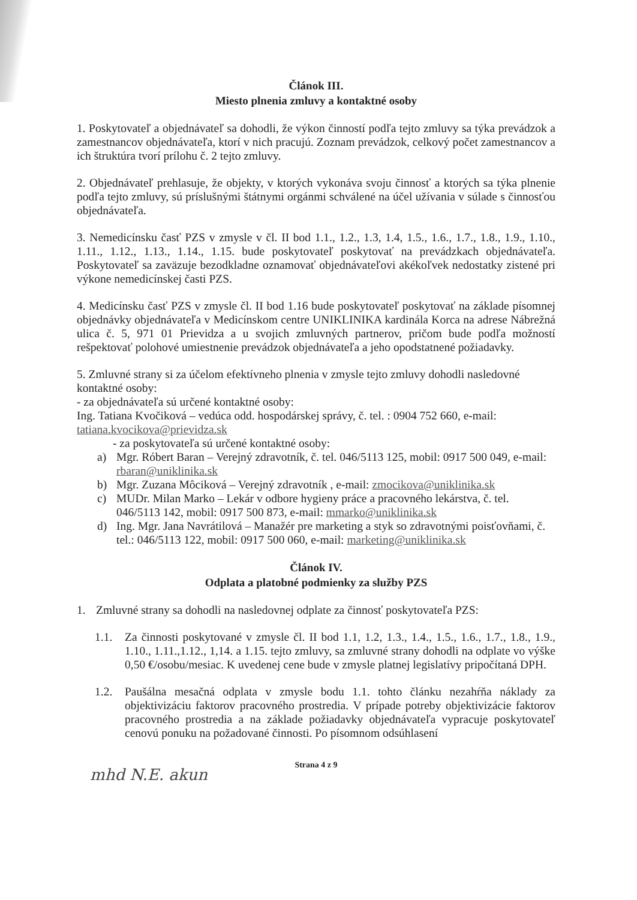Článok III.
Miesto plnenia zmluvy a kontaktné osoby
1. Poskytovateľ a objednávateľ sa dohodli, že výkon činností podľa tejto zmluvy sa týka prevádzok a zamestnancov objednávateľa, ktorí v nich pracujú. Zoznam prevádzok, celkový počet zamestnancov a ich štruktúra tvorí prílohu č. 2 tejto zmluvy.
2. Objednávateľ prehlasuje, že objekty, v ktorých vykonáva svoju činnosť a ktorých sa týka plnenie podľa tejto zmluvy, sú príslušnými štátnymi orgánmi schválené na účel užívania v súlade s činnosťou objednávateľa.
3. Nemedicínsku časť PZS v zmysle v čl. II bod 1.1., 1.2., 1.3, 1.4, 1.5., 1.6., 1.7., 1.8., 1.9., 1.10., 1.11., 1.12., 1.13., 1.14., 1.15. bude poskytovateľ poskytovať na prevádzkach objednávateľa. Poskytovateľ sa zaväzuje bezodkladne oznamovať objednávateľovi akékoľvek nedostatky zistené pri výkone nemedicínskej časti PZS.
4. Medicínsku časť PZS v zmysle čl. II bod 1.16 bude poskytovateľ poskytovať na základe písomnej objednávky objednávateľa v Medicínskom centre UNIKLINIKA kardinála Korca na adrese Nábrežná ulica č. 5, 971 01 Prievidza a u svojich zmluvných partnerov, pričom bude podľa možností rešpektovať polohové umiestnenie prevádzok objednávateľa a jeho opodstatnené požiadavky.
5. Zmluvné strany si za účelom efektívneho plnenia v zmysle tejto zmluvy dohodli nasledovné kontaktné osoby:
- za objednávateľa sú určené kontaktné osoby:
Ing. Tatiana Kvočiková – vedúca odd. hospodárskej správy, č. tel. : 0904 752 660, e-mail: tatiana.kvocikova@prievidza.sk
- za poskytovateľa sú určené kontaktné osoby:
a) Mgr. Róbert Baran – Verejný zdravotník, č. tel. 046/5113 125, mobil: 0917 500 049, e-mail: rbaran@uniklinika.sk
b) Mgr. Zuzana Môciková – Verejný zdravotník , e-mail: zmocikova@uniklinika.sk
c) MUDr. Milan Marko – Lekár v odbore hygieny práce a pracovného lekárstva, č. tel. 046/5113 142, mobil: 0917 500 873, e-mail: mmarko@uniklinika.sk
d) Ing. Mgr. Jana Navrátilová – Manažér pre marketing a styk so zdravotnými poisťovňami, č. tel.: 046/5113 122, mobil: 0917 500 060, e-mail: marketing@uniklinika.sk
Článok IV.
Odplata a platobné podmienky za služby PZS
1. Zmluvné strany sa dohodli na nasledovnej odplate za činnosť poskytovateľa PZS:
1.1. Za činnosti poskytované v zmysle čl. II bod 1.1, 1.2, 1.3., 1.4., 1.5., 1.6., 1.7., 1.8., 1.9., 1.10., 1.11.,1.12., 1,14. a 1.15. tejto zmluvy, sa zmluvné strany dohodli na odplate vo výške 0,50 €/osobu/mesiac. K uvedenej cene bude v zmysle platnej legislatívy pripočítaná DPH.
1.2. Paušálna mesačná odplata v zmysle bodu 1.1. tohto článku nezahŕňa náklady za objektivizáciu faktorov pracovného prostredia. V prípade potreby objektivizácie faktorov pracovného prostredia a na základe požiadavky objednávateľa vypracuje poskytovateľ cenovú ponuku na požadované činnosti. Po písomnom odsúhlasení
Strana 4 z 9
mhd N.E. akun